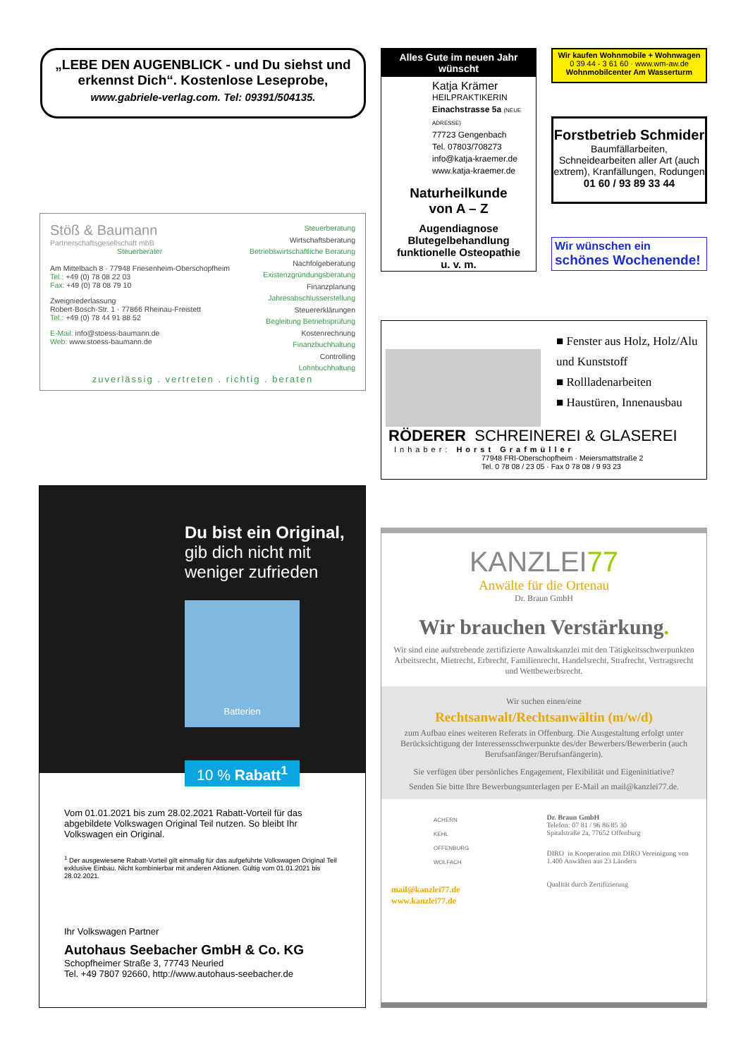„LEBE DEN AUGENBLICK - und Du siehst und erkennst Dich“. Kostenlose Leseprobe,
www.gabriele-verlag.com. Tel: 09391/504135.
Alles Gute im neuen Jahr wünscht
Katja Krämer
HEILPRAKTIKERIN
Einachstrasse 5a (NEUE ADRESSE)
77723 Gengenbach
Tel. 07803/708273
info@katja-kraemer.de
www.katja-kraemer.de
Naturheilkunde
von A – Z
Augendiagnose
Blutegelbehandlung
funktionelle Osteopathie
u. v. m.
Wir kaufen Wohnmobile + Wohnwagen
0 39 44 - 3 61 60 · www.wm-aw.de
Wohnmobilcenter Am Wasserturm
Forstbetrieb Schmider
Baumfällarbeiten, Schneidearbeiten aller Art (auch extrem), Kranfällungen, Rodungen
01 60 / 93 89 33 44
Wir wünschen ein
schönes Wochenende!
Steuerberatung
Wirtschaftsberatung
Betriebswirtschaftliche Beratung
Nachfolgeberatung
Existenzgründungsberatung
Finanzplanung
Jahresabschlusserstellung
Steuererklärungen
Begleitung Betriebsprüfung
Kostenrechnung
Finanzbuchhaltung
Controlling
Lohnbuchhaltung
Stöß & Baumann
Partnerschaftsgesellschaft mbB
Steuerberater
Am Mittelbach 8 · 77948 Friesenheim-Oberschopfheim
Tel.: +49 (0) 78 08 22 03
Fax: +49 (0) 78 08 79 10
Zweigniederlassung
Robert-Bosch-Str. 1 · 77866 Rheinau-Freistett
Tel.: +49 (0) 78 44 91 88 52
E-Mail: info@stoess-baumann.de
Web: www.stoess-baumann.de
zuverlässig . vertreten . richtig . beraten
■ Fenster aus Holz, Holz/Alu und Kunststoff
■ Rollladenarbeiten
■ Haustüren, Innenausbau
RÖDERER SCHREINEREI & GLASEREI
Inhaber: Horst Grafmüller
77948 FRI-Oberschopfheim · Meiersmattstraße 2
Tel. 0 78 08 / 23 05 · Fax 0 78 08 / 9 93 23
Du bist ein Original,
gib dich nicht mit weniger zufrieden
Batterien
10 % Rabatt<sup>1</sup>
Vom 01.01.2021 bis zum 28.02.2021 Rabatt-Vorteil für das abgebildete Volkswagen Original Teil nutzen. So bleibt Ihr Volkswagen ein Original.
<sup>1</sup> Der ausgewiesene Rabatt-Vorteil gilt einmalig für das aufgeführte Volkswagen Original Teil exklusive Einbau. Nicht kombinierbar mit anderen Aktionen. Gültig vom 01.01.2021 bis 28.02.2021.
Ihr Volkswagen Partner
Autohaus Seebacher GmbH & Co. KG
Schopfheimer Straße 3, 77743 Neuried
Tel. +49 7807 92660, http://www.autohaus-seebacher.de
KANZLEI77
Anwälte für die Ortenau
Dr. Braun GmbH
Wir brauchen Verstärkung.
Wir sind eine aufstrebende zertifizierte Anwaltskanzlei mit den Tätigkeitsschwerpunkten Arbeitsrecht, Mietrecht, Erbrecht, Familienrecht, Handelsrecht, Strafrecht, Vertragsrecht und Wettbewerbsrecht.
Wir suchen einen/eine
Rechtsanwalt/Rechtsanwältin (m/w/d)
zum Aufbau eines weiteren Referats in Offenburg. Die Ausgestaltung erfolgt unter Berücksichtigung der Interessensschwerpunkte des/der Bewerbers/Bewerberin (auch Berufsanfänger/Berufsanfängerin).
Sie verfügen über persönliches Engagement, Flexibilität und Eigeninitiative?
Senden Sie bitte Ihre Bewerbungsunterlagen per E-Mail an mail@kanzlei77.de.
ACHERN
KEHL
OFFENBURG
WOLFACH
mail@kanzlei77.de
www.kanzlei77.de
Dr. Braun GmbH
Telefon: 07 81 / 96 86 85 30
Spitalstraße 2a, 77652 Offenburg
DIRO in Kooperation mit DIRO Vereinigung von 1.400 Anwälten aus 23 Ländern
Qualität durch Zertifizierung